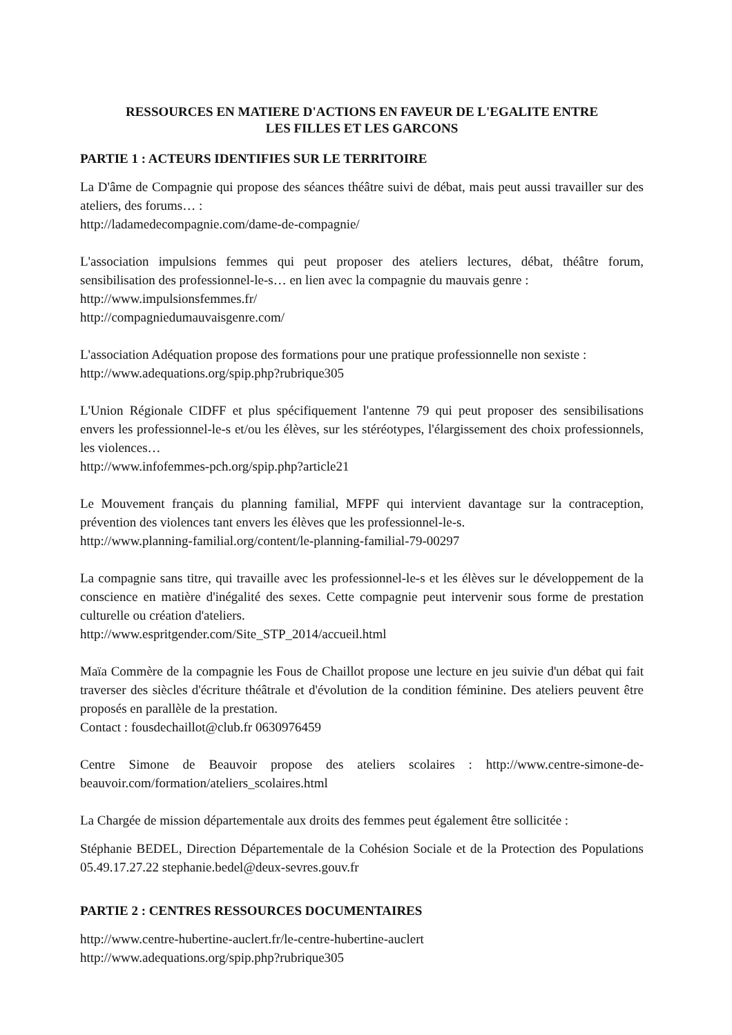RESSOURCES EN MATIERE D'ACTIONS EN FAVEUR DE L'EGALITE ENTRE
LES FILLES ET LES GARCONS
PARTIE 1 : ACTEURS IDENTIFIES SUR LE TERRITOIRE
La D'âme de Compagnie qui propose des séances théâtre suivi de débat, mais peut aussi travailler sur des ateliers, des forums… :
http://ladamedecompagnie.com/dame-de-compagnie/
L'association impulsions femmes qui peut proposer des ateliers lectures, débat, théâtre forum, sensibilisation des professionnel-le-s… en lien avec la compagnie du mauvais genre :
http://www.impulsionsfemmes.fr/
http://compagniedumauvaisgenre.com/
L'association Adéquation propose des formations pour une pratique professionnelle non sexiste :
http://www.adequations.org/spip.php?rubrique305
L'Union Régionale CIDFF et plus spécifiquement l'antenne 79 qui peut proposer des sensibilisations envers les professionnel-le-s et/ou les élèves, sur les stéréotypes, l'élargissement des choix professionnels, les violences…
http://www.infofemmes-pch.org/spip.php?article21
Le Mouvement français du planning familial, MFPF qui intervient davantage sur la contraception, prévention des violences tant envers les élèves que les professionnel-le-s.
http://www.planning-familial.org/content/le-planning-familial-79-00297
La compagnie sans titre, qui travaille avec les professionnel-le-s et les élèves sur le développement de la conscience en matière d'inégalité des sexes. Cette compagnie peut intervenir sous forme de prestation culturelle ou création d'ateliers.
http://www.espritgender.com/Site_STP_2014/accueil.html
Maïa Commère de la compagnie les Fous de Chaillot propose une lecture en jeu suivie d'un débat qui fait traverser des siècles d'écriture théâtrale et d'évolution de la condition féminine. Des ateliers peuvent être proposés en parallèle de la prestation.
Contact : fousdechaillot@club.fr 0630976459
Centre Simone de Beauvoir propose des ateliers scolaires : http://www.centre-simone-de-beauvoir.com/formation/ateliers_scolaires.html
La Chargée de mission départementale aux droits des femmes peut également être sollicitée :
Stéphanie BEDEL, Direction Départementale de la Cohésion Sociale et de la Protection des Populations 05.49.17.27.22 stephanie.bedel@deux-sevres.gouv.fr
PARTIE 2 : CENTRES RESSOURCES DOCUMENTAIRES
http://www.centre-hubertine-auclert.fr/le-centre-hubertine-auclert
http://www.adequations.org/spip.php?rubrique305